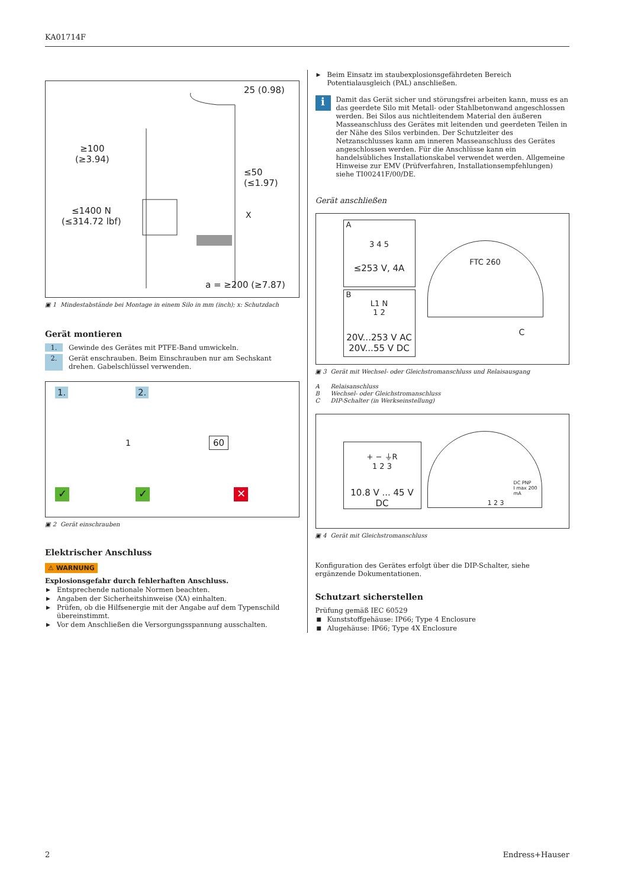KA01714F
25 (0.98)
≥100
(≥3.94)
≤50
(≤1.97)
≤1400 N
(≤314.72 lbf)
X
a = ≥200 (≥7.87)
▣ 1 Mindestabstände bei Montage in einem Silo in mm (inch); x: Schutzdach
Gerät montieren
1. Gewinde des Gerätes mit PTFE-Band umwickeln.
2. Gerät enschrauben. Beim Einschrauben nur am Sechskant drehen. Gabelschlüssel verwenden.
1. 2.
1 60
✓ ✓ ✕
▣ 2 Gerät einschrauben
Elektrischer Anschluss
⚠ WARNUNG
Explosionsgefahr durch fehlerhaften Anschluss.
▶ Entsprechende nationale Normen beachten.
▶ Angaben der Sicherheitshinweise (XA) einhalten.
▶ Prüfen, ob die Hilfsenergie mit der Angabe auf dem Typenschild übereinstimmt.
▶ Vor dem Anschließen die Versorgungsspannung ausschalten.
▶ Beim Einsatz im staubexplosionsgefährdeten Bereich Potentialausgleich (PAL) anschließen.
i
Damit das Gerät sicher und störungsfrei arbeiten kann, muss es an das geerdete Silo mit Metall- oder Stahlbetonwand angeschlossen werden. Bei Silos aus nichtleitendem Material den äußeren Masseanschluss des Gerätes mit leitenden und geerdeten Teilen in der Nähe des Silos verbinden. Der Schutzleiter des Netzanschlusses kann am inneren Masseanschluss des Gerätes angeschlossen werden. Für die Anschlüsse kann ein handelsübliches Installationskabel verwendet werden. Allgemeine Hinweise zur EMV (Prüfverfahren, Installationsempfehlungen) siehe TI00241F/00/DE.
Gerät anschließen
A
3 4 5
≤253 V, 4A
B
L1 N
1 2
20V...253 V AC
20V...55 V DC
FTC 260
C
▣ 3 Gerät mit Wechsel- oder Gleichstromanschluss und Relaisausgang
A Relaisanschluss
B Wechsel- oder Gleichstromanschluss
C DIP-Schalter (in Werkseinstellung)
+ − ⏚R
1 2 3
10.8 V ... 45 V DC
DC PNP
I max 200 mA
1 2 3
▣ 4 Gerät mit Gleichstromanschluss
Konfiguration des Gerätes erfolgt über die DIP-Schalter, siehe ergänzende Dokumentationen.
Schutzart sicherstellen
Prüfung gemäß IEC 60529
■ Kunststoffgehäuse: IP66; Type 4 Enclosure
■ Alugehäuse: IP66; Type 4X Enclosure
2 Endress+Hauser